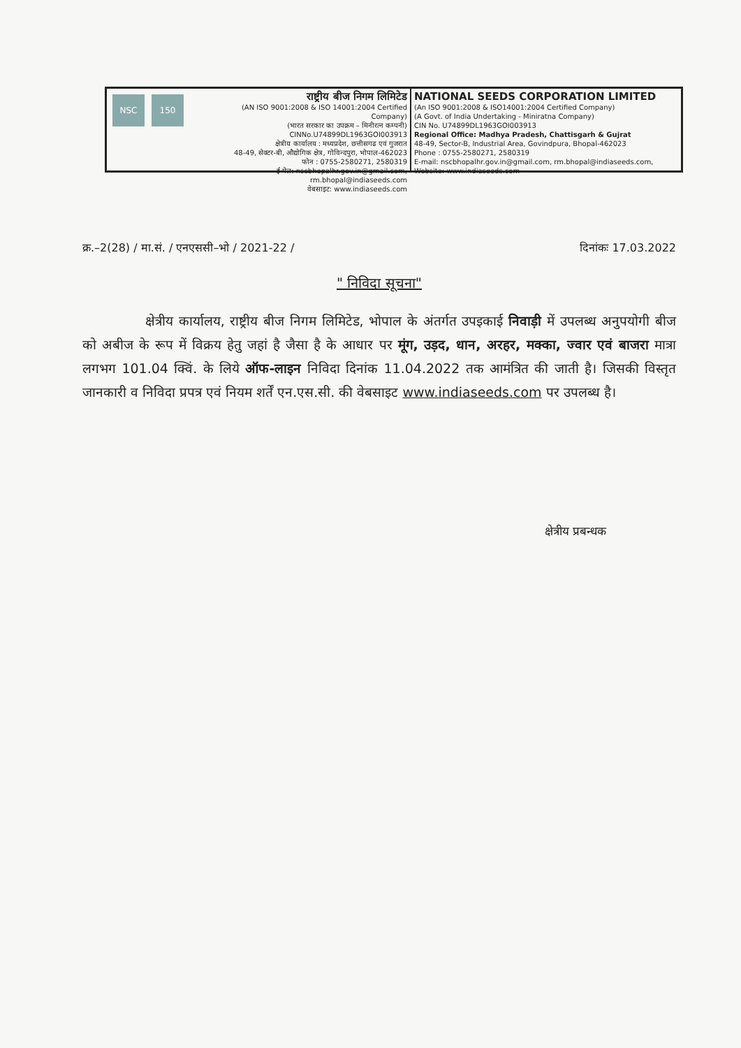NSC 150
राष्ट्रीय बीज निगम लिमिटेड
(AN ISO 9001:2008 & ISO 14001:2004 Certified Company)
(भारत सरकार का उपक्रम – मिनीरत्न कम्पनी)
CINNo.U74899DL1963GOI003913
क्षेत्रीय कार्यालय : मध्यप्रदेश, छत्तीसगढ एवं गुजरात
48-49, सेक्टर-बी, औद्योगिक क्षेत्र, गोविन्दपुरा, भोपाल-462023
फोन : 0755-2580271, 2580319
ई-मेल: nscbhopalhr.gov.in@gmail.com, rm.bhopal@indiaseeds.com
वेबसाइट: www.indiaseeds.com
NATIONAL SEEDS CORPORATION LIMITED
(An ISO 9001:2008 & ISO14001:2004 Certified Company)
(A Govt. of India Undertaking - Miniratna Company)
CIN No. U74899DL1963GOI003913
Regional Office: Madhya Pradesh, Chattisgarh & Gujrat
48-49, Sector-B, Industrial Area, Govindpura, Bhopal-462023
Phone : 0755-2580271, 2580319
E-mail: nscbhopalhr.gov.in@gmail.com, rm.bhopal@indiaseeds.com,
Website: www.indiaseeds.com
क्र.–2(28) / मा.सं. / एनएससी–भो / 2021-22 / दिनांकः 17.03.2022
" निविदा सूचना"
क्षेत्रीय कार्यालय, राष्ट्रीय बीज निगम लिमिटेड, भोपाल के अंतर्गत उपइकाई निवाड़ी में उपलब्ध अनुपयोगी बीज को अबीज के रूप में विक्रय हेतु जहां है जैसा है के आधार पर मूंग, उड़द, धान, अरहर, मक्का, ज्वार एवं बाजरा मात्रा लगभग 101.04 क्विं. के लिये ऑफ-लाइन निविदा दिनांक 11.04.2022 तक आमंत्रित की जाती है। जिसकी विस्तृत जानकारी व निविदा प्रपत्र एवं नियम शर्तें एन.एस.सी. की वेबसाइट www.indiaseeds.com पर उपलब्ध है।
क्षेत्रीय प्रबन्धक